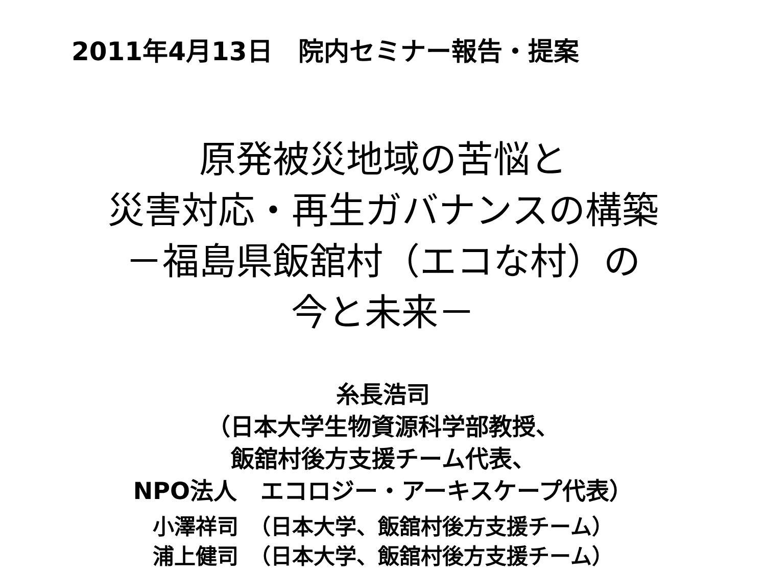2011年4月13日　院内セミナー報告・提案
原発被災地域の苦悩と
災害対応・再生ガバナンスの構築
－福島県飯舘村（エコな村）の
今と未来－
糸長浩司
（日本大学生物資源科学部教授、
飯舘村後方支援チーム代表、
NPO法人　エコロジー・アーキスケープ代表）
小澤祥司　（日本大学、飯舘村後方支援チーム）
浦上健司　（日本大学、飯舘村後方支援チーム）